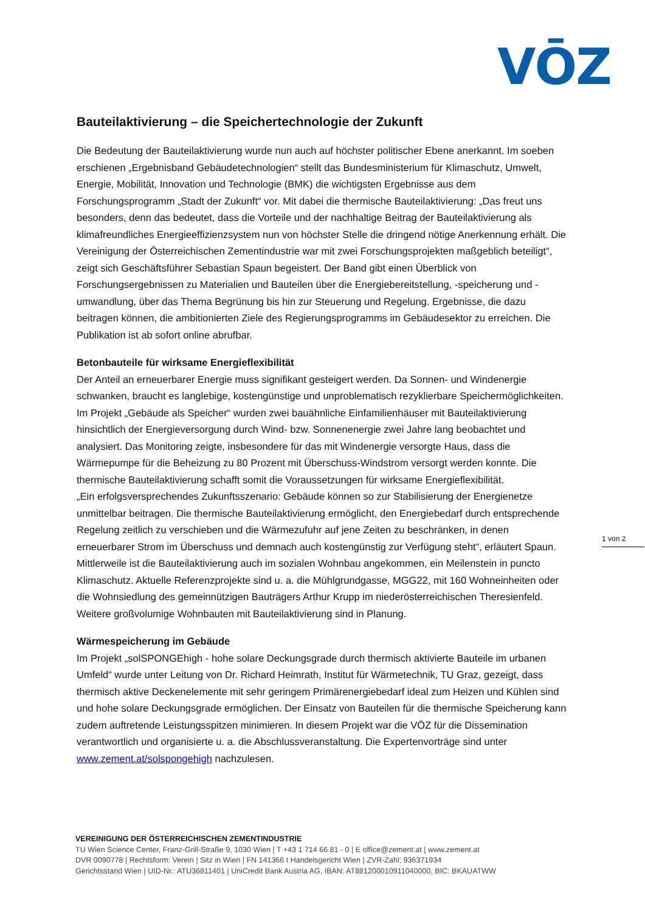VŌZ
Bauteilaktivierung – die Speichertechnologie der Zukunft
Die Bedeutung der Bauteilaktivierung wurde nun auch auf höchster politischer Ebene anerkannt. Im soeben erschienen „Ergebnisband Gebäudetechnologien“ stellt das Bundesministerium für Klimaschutz, Umwelt, Energie, Mobilität, Innovation und Technologie (BMK) die wichtigsten Ergebnisse aus dem Forschungsprogramm „Stadt der Zukunft“ vor. Mit dabei die thermische Bauteilaktivierung: „Das freut uns besonders, denn das bedeutet, dass die Vorteile und der nachhaltige Beitrag der Bauteilaktivierung als klimafreundliches Energieeffizienzsystem nun von höchster Stelle die dringend nötige Anerkennung erhält. Die Vereinigung der Österreichischen Zementindustrie war mit zwei Forschungsprojekten maßgeblich beteiligt“, zeigt sich Geschäftsführer Sebastian Spaun begeistert. Der Band gibt einen Überblick von Forschungsergebnissen zu Materialien und Bauteilen über die Energiebereitstellung, -speicherung und -umwandlung, über das Thema Begrünung bis hin zur Steuerung und Regelung. Ergebnisse, die dazu beitragen können, die ambitionierten Ziele des Regierungsprogramms im Gebäudesektor zu erreichen. Die Publikation ist ab sofort online abrufbar.
Betonbauteile für wirksame Energieflexibilität
Der Anteil an erneuerbarer Energie muss signifikant gesteigert werden. Da Sonnen- und Windenergie schwanken, braucht es langlebige, kostengünstige und unproblematisch rezyklierbare Speichermöglichkeiten. Im Projekt „Gebäude als Speicher“ wurden zwei bauähnliche Einfamilienhäuser mit Bauteilaktivierung hinsichtlich der Energieversorgung durch Wind- bzw. Sonnenenergie zwei Jahre lang beobachtet und analysiert. Das Monitoring zeigte, insbesondere für das mit Windenergie versorgte Haus, dass die Wärmepumpe für die Beheizung zu 80 Prozent mit Überschuss-Windstrom versorgt werden konnte. Die thermische Bauteilaktivierung schafft somit die Voraussetzungen für wirksame Energieflexibilität.
„Ein erfolgsversprechendes Zukunftsszenario: Gebäude können so zur Stabilisierung der Energienetze unmittelbar beitragen. Die thermische Bauteilaktivierung ermöglicht, den Energiebedarf durch entsprechende Regelung zeitlich zu verschieben und die Wärmezufuhr auf jene Zeiten zu beschränken, in denen erneuerbarer Strom im Überschuss und demnach auch kostengünstig zur Verfügung steht“, erläutert Spaun. Mittlerweile ist die Bauteilaktivierung auch im sozialen Wohnbau angekommen, ein Meilenstein in puncto Klimaschutz. Aktuelle Referenzprojekte sind u. a. die Mühlgrundgasse, MGG22, mit 160 Wohneinheiten oder die Wohnsiedlung des gemeinnützigen Bauträgers Arthur Krupp im niederösterreichischen Theresienfeld. Weitere großvolumige Wohnbauten mit Bauteilaktivierung sind in Planung.
Wärmespeicherung im Gebäude
Im Projekt „solSPONGEhigh - hohe solare Deckungsgrade durch thermisch aktivierte Bauteile im urbanen Umfeld“ wurde unter Leitung von Dr. Richard Heimrath, Institut für Wärmetechnik, TU Graz, gezeigt, dass thermisch aktive Deckenelemente mit sehr geringem Primärenergiebedarf ideal zum Heizen und Kühlen sind und hohe solare Deckungsgrade ermöglichen. Der Einsatz von Bauteilen für die thermische Speicherung kann zudem auftretende Leistungsspitzen minimieren. In diesem Projekt war die VÖZ für die Dissemination verantwortlich und organisierte u. a. die Abschlussveranstaltung. Die Expertenvorträge sind unter www.zement.at/solspongehigh nachzulesen.
1 von 2
VEREINIGUNG DER ÖSTERREICHISCHEN ZEMENTINDUSTRIE
TU Wien Science Center, Franz-Grill-Straße 9, 1030 Wien | T +43 1 714 66 81 - 0 | E office@zement.at | www.zement.at
DVR 0090778 | Rechtsform: Verein | Sitz in Wien | FN 141366 t Handelsgericht Wien | ZVR-Zahl: 936371934
Gerichtsstand Wien | UID-Nr.: ATU36811401 | UniCredit Bank Austria AG, IBAN: AT881200010911040000, BIC: BKAUATWW